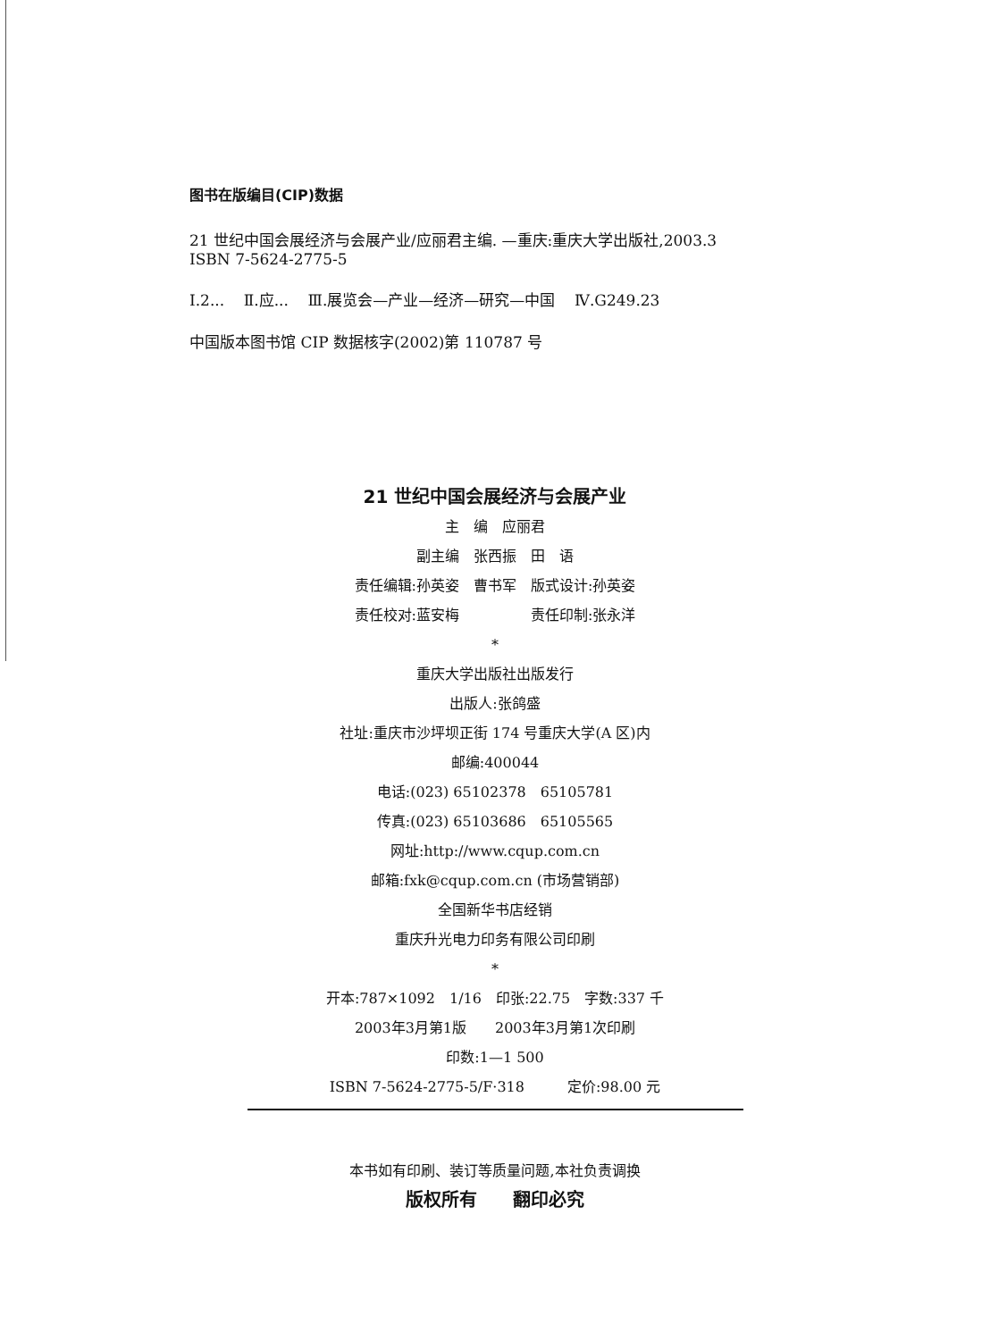图书在版编目(CIP)数据
21 世纪中国会展经济与会展产业/应丽君主编. —重庆:重庆大学出版社,2003.3
ISBN 7-5624-2775-5
Ⅰ.2... Ⅱ.应... Ⅲ.展览会—产业—经济—研究—中国 Ⅳ.G249.23
中国版本图书馆 CIP 数据核字(2002)第 110787 号
21 世纪中国会展经济与会展产业
主　编　应丽君
副主编　张西振　田　语
责任编辑:孙英姿　曹书军　版式设计:孙英姿
责任校对:蓝安梅　　　　　责任印制:张永洋
*
重庆大学出版社出版发行
出版人:张鸽盛
社址:重庆市沙坪坝正街 174 号重庆大学(A 区)内
邮编:400044
电话:(023) 65102378　65105781
传真:(023) 65103686　65105565
网址:http://www.cqup.com.cn
邮箱:fxk@cqup.com.cn (市场营销部)
全国新华书店经销
重庆升光电力印务有限公司印刷
*
开本:787×1092　1/16　印张:22.75　字数:337 千
2003年3月第1版　　2003年3月第1次印刷
印数:1—1 500
ISBN 7-5624-2775-5/F·318　　　定价:98.00 元
本书如有印刷、装订等质量问题,本社负责调换
版权所有　　翻印必究